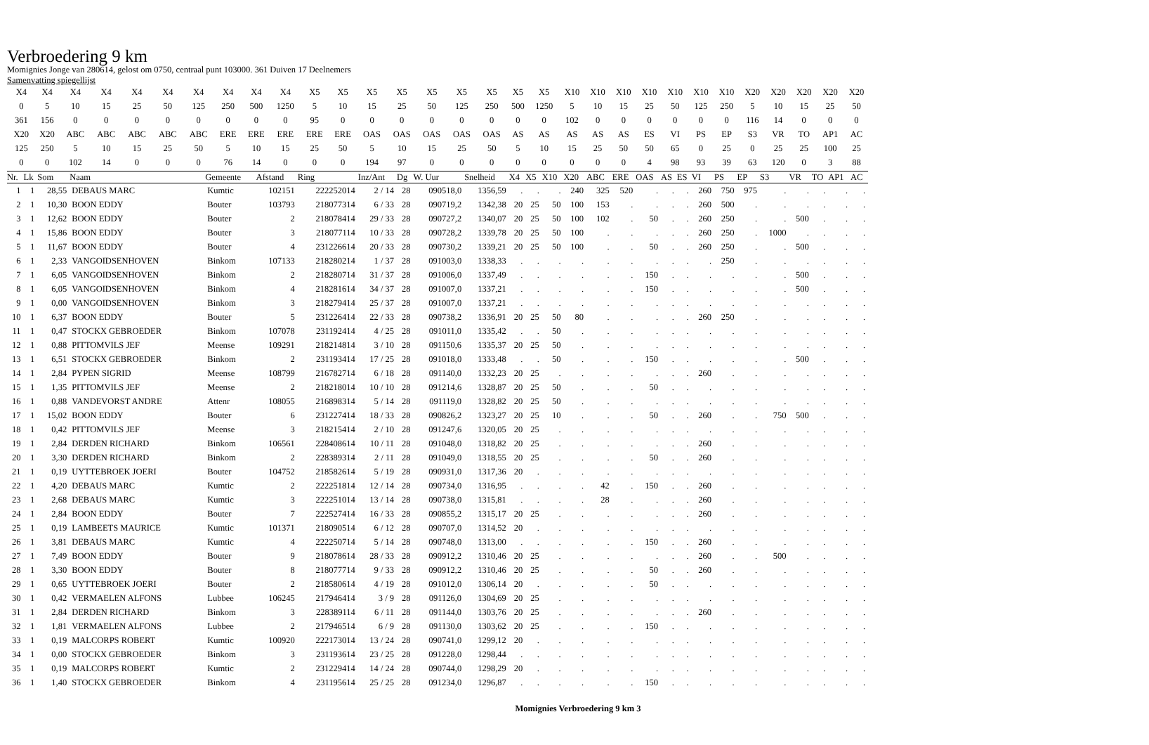Verbroedering 9 km
Momignies Jonge van 280614, gelost om 0750, centraal punt 103000. 361 Duiven 17 Deelnemers
Samenvatting spiegellijst
| X4 | X4 | X4 | X4 | X4 | X4 | X4 | X4 | X4 | X4 | X5 | X5 | X5 | X5 | X5 | X5 | X5 | X5 | X5 | X10 | X10 | X10 | X10 | X10 | X10 | X10 | X20 | X20 | X20 | X20 | X20 |
| 0 | 5 | 10 | 15 | 25 | 50 | 125 | 250 | 500 | 1250 | 5 | 10 | 15 | 25 | 50 | 125 | 250 | 500 | 1250 | 5 | 10 | 15 | 25 | 50 | 125 | 250 | 5 | 10 | 15 | 25 | 50 |
| 361 | 156 | 0 | 0 | 0 | 0 | 0 | 0 | 0 | 0 | 95 | 0 | 0 | 0 | 0 | 0 | 0 | 0 | 0 | 102 | 0 | 0 | 0 | 0 | 0 | 0 | 116 | 14 | 0 | 0 | 0 |
| X20 | X20 | ABC | ABC | ABC | ABC | ABC | ERE | ERE | ERE | ERE | ERE | OAS | OAS | OAS | OAS | OAS | AS | AS | AS | AS | AS | ES | VI | PS | EP | S3 | VR | TO | AP1 | AC |
| 125 | 250 | 5 | 10 | 15 | 25 | 50 | 5 | 10 | 15 | 25 | 50 | 5 | 10 | 15 | 25 | 50 | 5 | 10 | 15 | 25 | 50 | 50 | 65 | 0 | 25 | 0 | 25 | 25 | 100 | 25 |
| 0 | 0 | 102 | 14 | 0 | 0 | 0 | 76 | 14 | 0 | 0 | 0 | 194 | 97 | 0 | 0 | 0 | 0 | 0 | 0 | 0 | 0 | 4 | 98 | 93 | 39 | 63 | 120 | 0 | 3 | 88 |
| Nr. | Lk | Som | Naam | Gemeente | Afstand | Ring | Inz/Ant | Dg | W. Uur | Snelheid | X4 | X5 | X10 | X20 | ABC | ERE | OAS | AS | ES | VI | PS | EP | S3 | VR | TO | AP1 | AC |
| --- | --- | --- | --- | --- | --- | --- | --- | --- | --- | --- | --- | --- | --- | --- | --- | --- | --- | --- | --- | --- | --- | --- | --- | --- | --- | --- | --- |
| 1 | 1 | 28,55 | DEBAUS MARC | Kumtic | 102151 | 222252014 | 2 / 14 | 28 | 090518,0 | 1356,59 | . | . | . | 240 | 325 | 520 | . | . | . | 260 | 750 | 975 | . | . | . | . | . |
| 2 | 1 | 10,30 | BOON EDDY | Bouter | 103793 | 218077314 | 6 / 33 | 28 | 090719,2 | 1342,38 | 20 | 25 | 50 | 100 | 153 | . | . | . | . | 260 | 500 | . | . | . | . | . | . |
| 3 | 1 | 12,62 | BOON EDDY | Bouter | 2 | 218078414 | 29 / 33 | 28 | 090727,2 | 1340,07 | 20 | 25 | 50 | 100 | 102 | . | 50 | . | . | 260 | 250 | . | . | 500 | . | . | . |
| 4 | 1 | 15,86 | BOON EDDY | Bouter | 3 | 218077114 | 10 / 33 | 28 | 090728,2 | 1339,78 | 20 | 25 | 50 | 100 | . | . | . | . | . | 260 | 250 | . | 1000 | . | . | . | . |
| 5 | 1 | 11,67 | BOON EDDY | Bouter | 4 | 231226614 | 20 / 33 | 28 | 090730,2 | 1339,21 | 20 | 25 | 50 | 100 | . | . | 50 | . | . | 260 | 250 | . | . | 500 | . | . | . |
| 6 | 1 | 2,33 | VANGOIDSENHOVEN | Binkom | 107133 | 218280214 | 1 / 37 | 28 | 091003,0 | 1338,33 | . | . | . | . | . | . | . | . | . | . | 250 | . | . | . | . | . | . |
| 7 | 1 | 6,05 | VANGOIDSENHOVEN | Binkom | 2 | 218280714 | 31 / 37 | 28 | 091006,0 | 1337,49 | . | . | . | . | . | . | 150 | . | . | . | . | . | . | 500 | . | . | . |
| 8 | 1 | 6,05 | VANGOIDSENHOVEN | Binkom | 4 | 218281614 | 34 / 37 | 28 | 091007,0 | 1337,21 | . | . | . | . | . | . | 150 | . | . | . | . | . | . | 500 | . | . | . |
| 9 | 1 | 0,00 | VANGOIDSENHOVEN | Binkom | 3 | 218279414 | 25 / 37 | 28 | 091007,0 | 1337,21 | . | . | . | . | . | . | . | . | . | . | . | . | . | . | . | . | . |
| 10 | 1 | 6,37 | BOON EDDY | Bouter | 5 | 231226414 | 22 / 33 | 28 | 090738,2 | 1336,91 | 20 | 25 | 50 | 80 | . | . | . | . | . | 260 | 250 | . | . | . | . | . | . |
| 11 | 1 | 0,47 | STOCKX GEBROEDER | Binkom | 107078 | 231192414 | 4 / 25 | 28 | 091011,0 | 1335,42 | . | . | 50 | . | . | . | . | . | . | . | . | . | . | . | . | . | . |
| 12 | 1 | 0,88 | PITTOMVILS JEF | Meense | 109291 | 218214814 | 3 / 10 | 28 | 091150,6 | 1335,37 | 20 | 25 | 50 | . | . | . | . | . | . | . | . | . | . | . | . | . | . |
| 13 | 1 | 6,51 | STOCKX GEBROEDER | Binkom | 2 | 231193414 | 17 / 25 | 28 | 091018,0 | 1333,48 | . | . | 50 | . | . | . | 150 | . | . | . | . | . | . | 500 | . | . | . |
| 14 | 1 | 2,84 | PYPEN SIGRID | Meense | 108799 | 216782714 | 6 / 18 | 28 | 091140,0 | 1332,23 | 20 | 25 | . | . | . | . | . | . | . | 260 | . | . | . | . | . | . | . |
| 15 | 1 | 1,35 | PITTOMVILS JEF | Meense | 2 | 218218014 | 10 / 10 | 28 | 091214,6 | 1328,87 | 20 | 25 | 50 | . | . | . | 50 | . | . | . | . | . | . | . | . | . | . |
| 16 | 1 | 0,88 | VANDEVORST ANDRE | Attenr | 108055 | 216898314 | 5 / 14 | 28 | 091119,0 | 1328,82 | 20 | 25 | 50 | . | . | . | . | . | . | . | . | . | . | . | . | . | . |
| 17 | 1 | 15,02 | BOON EDDY | Bouter | 6 | 231227414 | 18 / 33 | 28 | 090826,2 | 1323,27 | 20 | 25 | 10 | . | . | . | 50 | . | . | 260 | . | . | 750 | 500 | . | . | . |
| 18 | 1 | 0,42 | PITTOMVILS JEF | Meense | 3 | 218215414 | 2 / 10 | 28 | 091247,6 | 1320,05 | 20 | 25 | . | . | . | . | . | . | . | . | . | . | . | . | . | . | . |
| 19 | 1 | 2,84 | DERDEN RICHARD | Binkom | 106561 | 228408614 | 10 / 11 | 28 | 091048,0 | 1318,82 | 20 | 25 | . | . | . | . | . | . | . | 260 | . | . | . | . | . | . | . |
| 20 | 1 | 3,30 | DERDEN RICHARD | Binkom | 2 | 228389314 | 2 / 11 | 28 | 091049,0 | 1318,55 | 20 | 25 | . | . | . | . | 50 | . | . | 260 | . | . | . | . | . | . | . |
| 21 | 1 | 0,19 | UYTTEBROEK JOERI | Bouter | 104752 | 218582614 | 5 / 19 | 28 | 090931,0 | 1317,36 | 20 | . | . | . | . | . | . | . | . | . | . | . | . | . | . | . | . |
| 22 | 1 | 4,20 | DEBAUS MARC | Kumtic | 2 | 222251814 | 12 / 14 | 28 | 090734,0 | 1316,95 | . | . | . | . | 42 | . | 150 | . | . | 260 | . | . | . | . | . | . | . |
| 23 | 1 | 2,68 | DEBAUS MARC | Kumtic | 3 | 222251014 | 13 / 14 | 28 | 090738,0 | 1315,81 | . | . | . | . | 28 | . | . | . | . | 260 | . | . | . | . | . | . | . |
| 24 | 1 | 2,84 | BOON EDDY | Bouter | 7 | 222527414 | 16 / 33 | 28 | 090855,2 | 1315,17 | 20 | 25 | . | . | . | . | . | . | . | 260 | . | . | . | . | . | . | . |
| 25 | 1 | 0,19 | LAMBEETS MAURICE | Kumtic | 101371 | 218090514 | 6 / 12 | 28 | 090707,0 | 1314,52 | 20 | . | . | . | . | . | . | . | . | . | . | . | . | . | . | . | . |
| 26 | 1 | 3,81 | DEBAUS MARC | Kumtic | 4 | 222250714 | 5 / 14 | 28 | 090748,0 | 1313,00 | . | . | . | . | . | . | 150 | . | . | 260 | . | . | . | . | . | . | . |
| 27 | 1 | 7,49 | BOON EDDY | Bouter | 9 | 218078614 | 28 / 33 | 28 | 090912,2 | 1310,46 | 20 | 25 | . | . | . | . | . | . | . | 260 | . | . | 500 | . | . | . | . |
| 28 | 1 | 3,30 | BOON EDDY | Bouter | 8 | 218077714 | 9 / 33 | 28 | 090912,2 | 1310,46 | 20 | 25 | . | . | . | . | 50 | . | . | 260 | . | . | . | . | . | . | . |
| 29 | 1 | 0,65 | UYTTEBROEK JOERI | Bouter | 2 | 218580614 | 4 / 19 | 28 | 091012,0 | 1306,14 | 20 | . | . | . | . | . | 50 | . | . | . | . | . | . | . | . | . | . |
| 30 | 1 | 0,42 | VERMAELEN ALFONS | Lubbee | 106245 | 217946414 | 3 / 9 | 28 | 091126,0 | 1304,69 | 20 | 25 | . | . | . | . | . | . | . | . | . | . | . | . | . | . | . |
| 31 | 1 | 2,84 | DERDEN RICHARD | Binkom | 3 | 228389114 | 6 / 11 | 28 | 091144,0 | 1303,76 | 20 | 25 | . | . | . | . | . | . | . | 260 | . | . | . | . | . | . | . |
| 32 | 1 | 1,81 | VERMAELEN ALFONS | Lubbee | 2 | 217946514 | 6 / 9 | 28 | 091130,0 | 1303,62 | 20 | 25 | . | . | . | . | 150 | . | . | . | . | . | . | . | . | . | . |
| 33 | 1 | 0,19 | MALCORPS ROBERT | Kumtic | 100920 | 222173014 | 13 / 24 | 28 | 090741,0 | 1299,12 | 20 | . | . | . | . | . | . | . | . | . | . | . | . | . | . | . | . |
| 34 | 1 | 0,00 | STOCKX GEBROEDER | Binkom | 3 | 231193614 | 23 / 25 | 28 | 091228,0 | 1298,44 | . | . | . | . | . | . | . | . | . | . | . | . | . | . | . | . | . |
| 35 | 1 | 0,19 | MALCORPS ROBERT | Kumtic | 2 | 231229414 | 14 / 24 | 28 | 090744,0 | 1298,29 | 20 | . | . | . | . | . | . | . | . | . | . | . | . | . | . | . | . |
| 36 | 1 | 1,40 | STOCKX GEBROEDER | Binkom | 4 | 231195614 | 25 / 25 | 28 | 091234,0 | 1296,87 | . | . | . | . | . | . | 150 | . | . | . | . | . | . | . | . | . | . |
Momignies Verbroedering 9 km 3